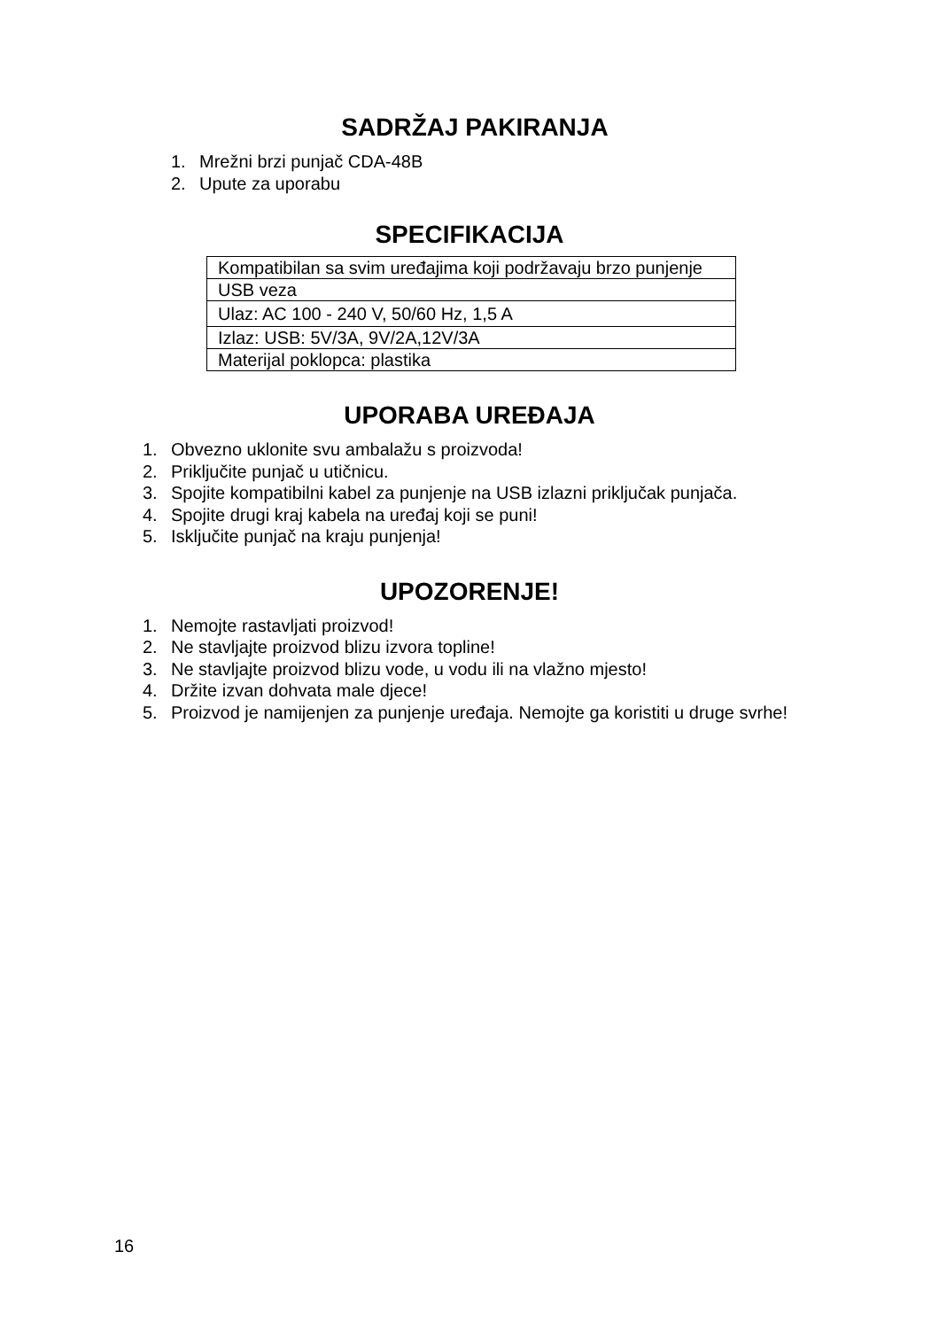SADRŽAJ PAKIRANJA
1. Mrežni brzi punjač CDA-48B
2. Upute za uporabu
SPECIFIKACIJA
| Kompatibilan sa svim uređajima koji podržavaju brzo punjenje |
| USB veza |
| Ulaz: AC 100 - 240 V, 50/60 Hz, 1,5 A |
| Izlaz: USB: 5V/3A, 9V/2A,12V/3A |
| Materijal poklopca: plastika |
UPORABA UREĐAJA
1. Obvezno uklonite svu ambalažu s proizvoda!
2. Priključite punjač u utičnicu.
3. Spojite kompatibilni kabel za punjenje na USB izlazni priključak punjača.
4. Spojite drugi kraj kabela na uređaj koji se puni!
5. Isključite punjač na kraju punjenja!
UPOZORENJE!
1. Nemojte rastavljati proizvod!
2. Ne stavljajte proizvod blizu izvora topline!
3. Ne stavljajte proizvod blizu vode, u vodu ili na vlažno mjesto!
4. Držite izvan dohvata male djece!
5. Proizvod je namijenjen za punjenje uređaja. Nemojte ga koristiti u druge svrhe!
16